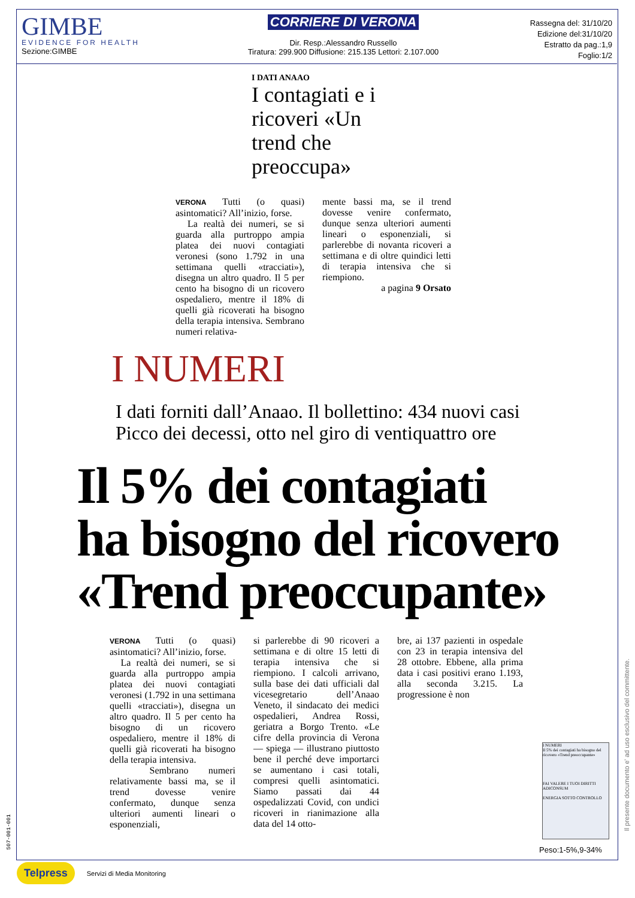GIMBE
EVIDENCE FOR HEALTH
Sezione:GIMBE
CORRIERE DI VERONA
Dir. Resp.:Alessandro Russello
Tiratura: 299.900 Diffusione: 215.135 Lettori: 2.107.000
Rassegna del: 31/10/20
Edizione del:31/10/20
Estratto da pag.:1,9
Foglio:1/2
I DATI ANAAO
I contagiati e i ricoveri «Un trend che preoccupa»
VERONA Tutti (o quasi) asintomatici? All’inizio, forse.
La realtà dei numeri, se si guarda alla purtroppo ampia platea dei nuovi contagiati veronesi (sono 1.792 in una settimana quelli «tracciati»), disegna un altro quadro. Il 5 per cento ha bisogno di un ricovero ospedaliero, mentre il 18% di quelli già ricoverati ha bisogno della terapia intensiva. Sembrano numeri relativa-
mente bassi ma, se il trend dovesse venire confermato, dunque senza ulteriori aumenti lineari o esponenziali, si parlerebbe di novanta ricoveri a settimana e di oltre quindici letti di terapia intensiva che si riempiono.
a pagina 9 Orsato
I NUMERI
I dati forniti dall’Anaao. Il bollettino: 434 nuovi casi
Picco dei decessi, otto nel giro di ventiquattro ore
Il 5% dei contagiati
ha bisogno del ricovero
«Trend preoccupante»
VERONA Tutti (o quasi) asintomatici? All’inizio, forse.
La realtà dei numeri, se si guarda alla purtroppo ampia platea dei nuovi contagiati veronesi (1.792 in una settimana quelli «tracciati»), disegna un altro quadro. Il 5 per cento ha bisogno di un ricovero ospedaliero, mentre il 18% di quelli già ricoverati ha bisogno della terapia intensiva.
Sembrano numeri relativamente bassi ma, se il trend dovesse venire confermato, dunque senza ulteriori aumenti lineari o esponenziali,
si parlerebbe di 90 ricoveri a settimana e di oltre 15 letti di terapia intensiva che si riempiono. I calcoli arrivano, sulla base dei dati ufficiali dal vicesegretario dell’Anaao Veneto, il sindacato dei medici ospedalieri, Andrea Rossi, geriatra a Borgo Trento. «Le cifre della provincia di Verona — spiega — illustrano piuttosto bene il perché deve importarci se aumentano i casi totali, compresi quelli asintomatici. Siamo passati dai 44 ospedalizzati Covid, con undici ricoveri in rianimazione alla data del 14 otto-
bre, ai 137 pazienti in ospedale con 23 in terapia intensiva del 28 ottobre. Ebbene, alla prima data i casi positivi erano 1.193, alla seconda 3.215. La progressione è non
I NUMERI
Il 5% dei contagiati ha bisogno del ricovero «Trend preoccupante»
FAI VALERE I TUOI DIRITTI
ADICONSUM
ENERGIA SOTTO CONTROLLO
Peso:1-5%,9-34%
Il presente documento e' ad uso esclusivo del committente.
507-001-001
Telpress Servizi di Media Monitoring